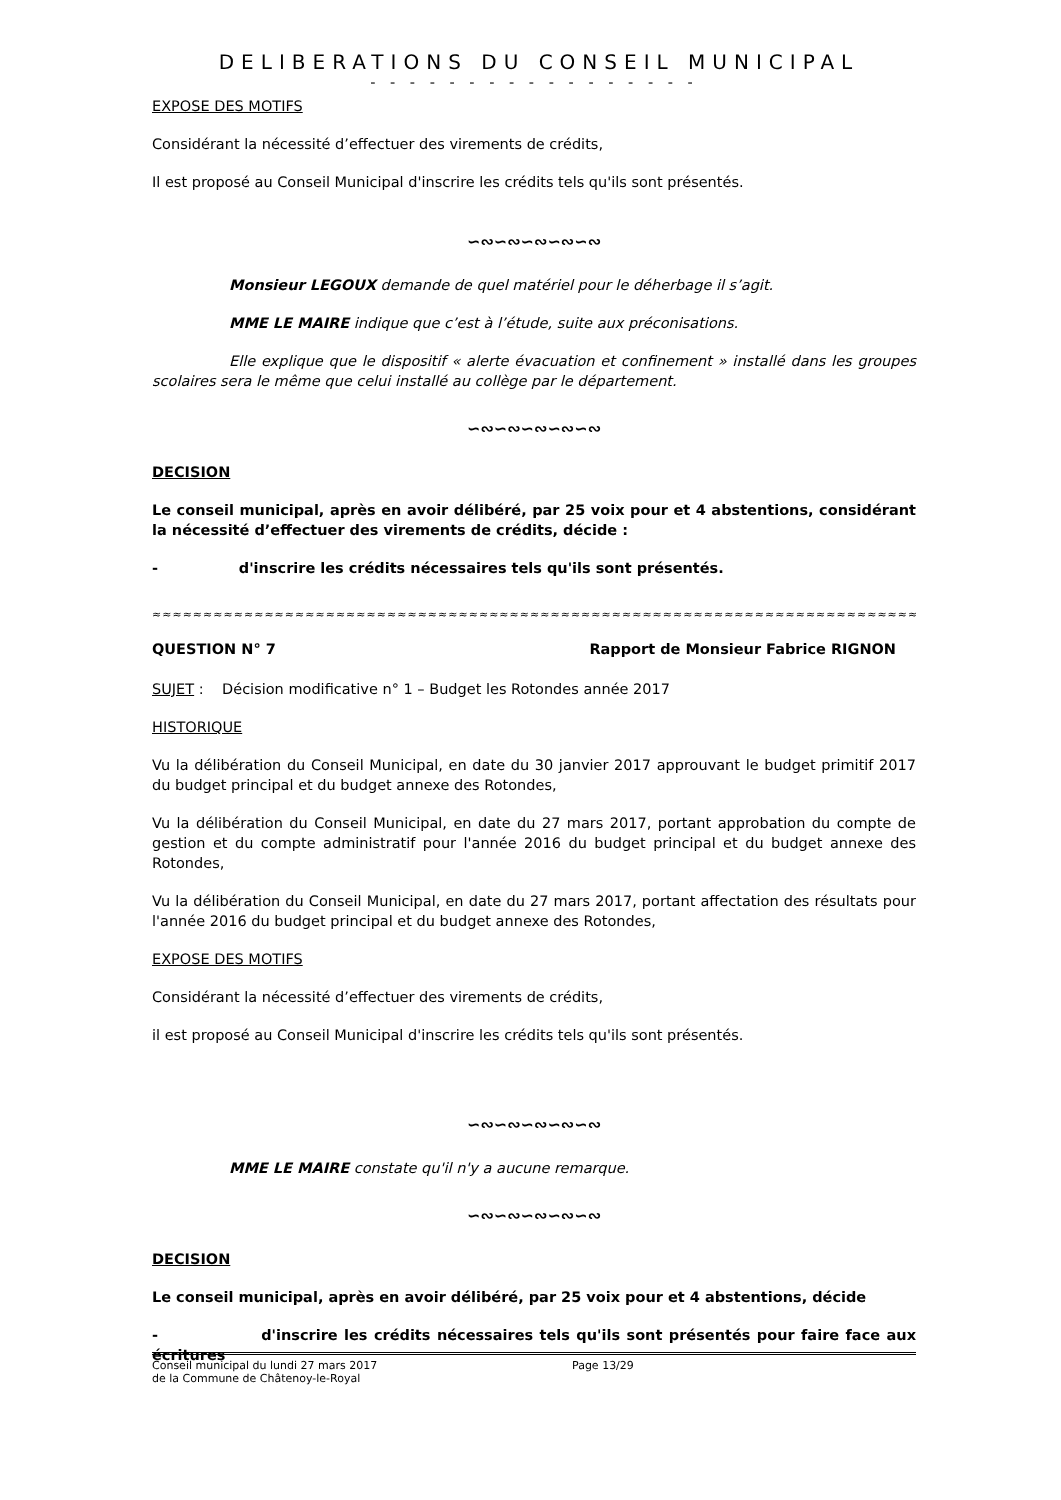DELIBERATIONS DU CONSEIL MUNICIPAL
- - - - - - - - - - - - - - - - -
EXPOSE DES MOTIFS
Considérant la nécessité d’effectuer des virements de crédits,
Il est proposé au Conseil Municipal d'inscrire les crédits tels qu'ils sont présentés.
∽∾∽∾∽∾∽∾∽∾
Monsieur LEGOUX demande de quel matériel pour le déherbage il s’agit.
MME LE MAIRE indique que c’est à l’étude, suite aux préconisations.
Elle explique que le dispositif « alerte évacuation et confinement » installé dans les groupes scolaires sera le même que celui installé au collège par le département.
∽∾∽∾∽∾∽∾∽∾
DECISION
Le conseil municipal, après en avoir délibéré, par 25 voix pour et 4 abstentions, considérant la nécessité d’effectuer des virements de crédits, décide :
- d'inscrire les crédits nécessaires tels qu'ils sont présentés.
≈≈≈≈≈≈≈≈≈≈≈≈≈≈≈≈≈≈≈≈≈≈≈≈≈≈≈≈≈≈≈≈≈≈≈≈≈≈≈≈≈≈≈≈≈≈≈≈≈≈≈≈≈≈≈≈≈≈≈≈≈≈≈≈≈≈≈≈≈≈≈≈≈≈≈≈≈≈≈≈
QUESTION N° 7 Rapport de Monsieur Fabrice RIGNON
SUJET : Décision modificative n° 1 – Budget les Rotondes année 2017
HISTORIQUE
Vu la délibération du Conseil Municipal, en date du 30 janvier 2017 approuvant le budget primitif 2017 du budget principal et du budget annexe des Rotondes,
Vu la délibération du Conseil Municipal, en date du 27 mars 2017, portant approbation du compte de gestion et du compte administratif pour l'année 2016 du budget principal et du budget annexe des Rotondes,
Vu la délibération du Conseil Municipal, en date du 27 mars 2017, portant affectation des résultats pour l'année 2016 du budget principal et du budget annexe des Rotondes,
EXPOSE DES MOTIFS
Considérant la nécessité d’effectuer des virements de crédits,
il est proposé au Conseil Municipal d'inscrire les crédits tels qu'ils sont présentés.
∽∾∽∾∽∾∽∾∽∾
MME LE MAIRE constate qu'il n'y a aucune remarque.
∽∾∽∾∽∾∽∾∽∾
DECISION
Le conseil municipal, après en avoir délibéré, par 25 voix pour et 4 abstentions, décide
- d'inscrire les crédits nécessaires tels qu'ils sont présentés pour faire face aux écritures
Conseil municipal du lundi 27 mars 2017
de la Commune de Châtenoy-le-Royal
Page 13/29